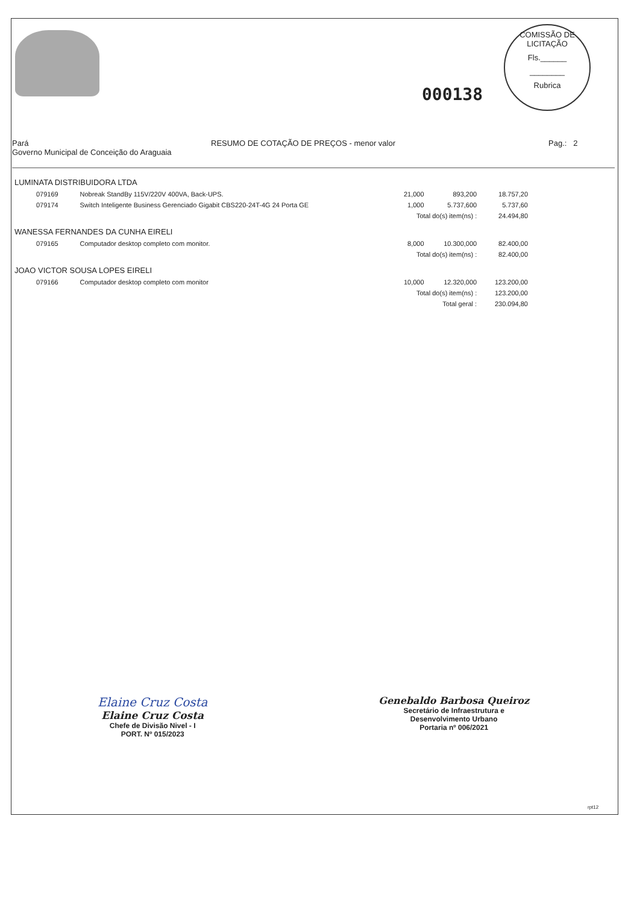000138
COMISSÃO DE LICITAÇÃO
Fls.______
________
Rubrica
Pará
Governo Municipal de Conceição do Araguaia
RESUMO DE COTAÇÃO DE PREÇOS - menor valor Pag.: 2
| LUMINATA DISTRIBUIDORA LTDA | | | | |
| 079169 | Nobreak StandBy 115V/220V 400VA, Back-UPS. | 21,000 | 893,200 | 18.757,20 |
| 079174 | Switch Inteligente Business Gerenciado Gigabit CBS220-24T-4G 24 Porta GE | 1,000 | 5.737,600 | 5.737,60 |
| | | Total do(s) item(ns) : | | 24.494,80 |
| WANESSA FERNANDES DA CUNHA EIRELI | | | | |
| 079165 | Computador desktop completo com monitor. | 8,000 | 10.300,000 | 82.400,00 |
| | | Total do(s) item(ns) : | | 82.400,00 |
| JOAO VICTOR SOUSA LOPES EIRELI | | | | |
| 079166 | Computador desktop completo com monitor | 10,000 | 12.320,000 | 123.200,00 |
| | | Total do(s) item(ns) : | | 123.200,00 |
| | | Total geral : | | 230.094,80 |
Elaine Cruz Costa
Elaine Cruz Costa
Chefe de Divisão Nivel - I
PORT. Nº 015/2023
Genebaldo Barbosa Queiroz
Secretário de Infraestrutura e
Desenvolvimento Urbano
Portaria nº 006/2021
rpt12